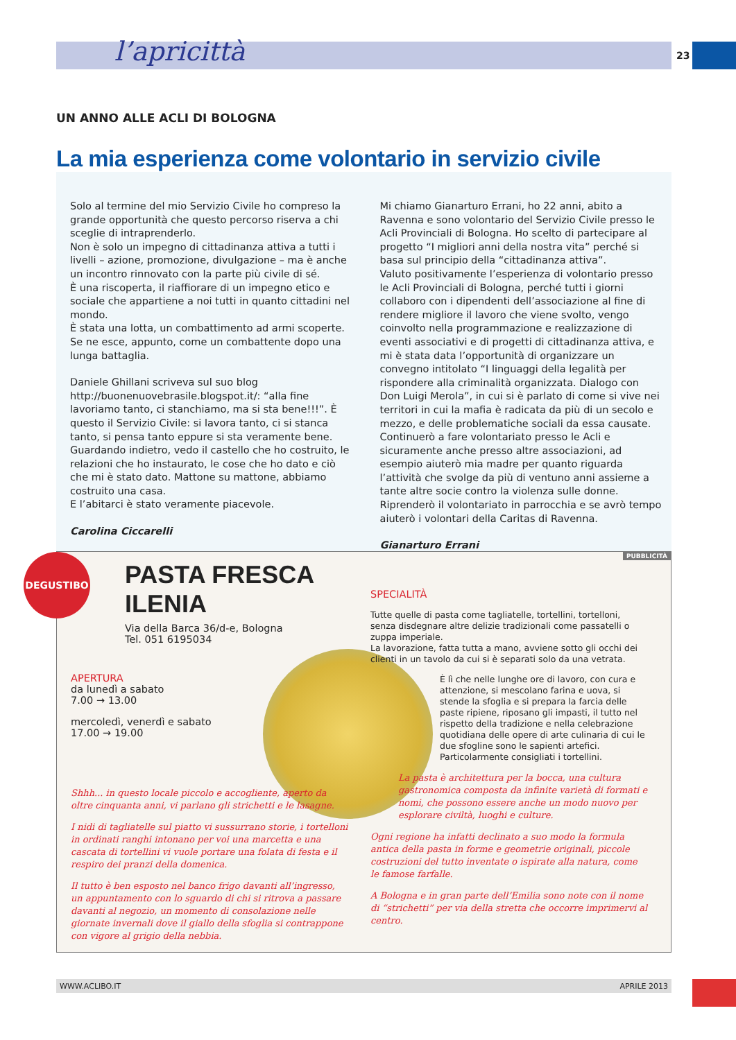l’apricittà 23
UN ANNO ALLE ACLI DI BOLOGNA
La mia esperienza come volontario in servizio civile
Solo al termine del mio Servizio Civile ho compreso la grande opportunità che questo percorso riserva a chi sceglie di intraprenderlo.
Non è solo un impegno di cittadinanza attiva a tutti i livelli – azione, promozione, divulgazione – ma è anche un incontro rinnovato con la parte più civile di sé.
È una riscoperta, il riaffiorare di un impegno etico e sociale che appartiene a noi tutti in quanto cittadini nel mondo.
È stata una lotta, un combattimento ad armi scoperte. Se ne esce, appunto, come un combattente dopo una lunga battaglia.
Daniele Ghillani scriveva sul suo blog http://buonenuovebrasile.blogspot.it/: “alla fine lavoriamo tanto, ci stanchiamo, ma si sta bene!!!”. È questo il Servizio Civile: si lavora tanto, ci si stanca tanto, si pensa tanto eppure si sta veramente bene. Guardando indietro, vedo il castello che ho costruito, le relazioni che ho instaurato, le cose che ho dato e ciò che mi è stato dato. Mattone su mattone, abbiamo costruito una casa.
E l’abitarci è stato veramente piacevole.
Carolina Ciccarelli
Mi chiamo Gianarturo Errani, ho 22 anni, abito a Ravenna e sono volontario del Servizio Civile presso le Acli Provinciali di Bologna. Ho scelto di partecipare al progetto “I migliori anni della nostra vita” perché si basa sul principio della “cittadinanza attiva”.
Valuto positivamente l’esperienza di volontario presso le Acli Provinciali di Bologna, perché tutti i giorni collaboro con i dipendenti dell’associazione al fine di rendere migliore il lavoro che viene svolto, vengo coinvolto nella programmazione e realizzazione di eventi associativi e di progetti di cittadinanza attiva, e mi è stata data l’opportunità di organizzare un convegno intitolato “I linguaggi della legalità per rispondere alla criminalità organizzata. Dialogo con Don Luigi Merola”, in cui si è parlato di come si vive nei territori in cui la mafia è radicata da più di un secolo e mezzo, e delle problematiche sociali da essa causate.
Continuerò a fare volontariato presso le Acli e sicuramente anche presso altre associazioni, ad esempio aiuterò mia madre per quanto riguarda l’attività che svolge da più di ventuno anni assieme a tante altre socie contro la violenza sulle donne.
Riprenderò il volontariato in parrocchia e se avrò tempo aiuterò i volontari della Caritas di Ravenna.
Gianarturo Errani
PUBBLICITÀ DEGUSTIBO
PASTA FRESCA ILENIA
Via della Barca 36/d-e, Bologna
Tel. 051 6195034
APERTURA
da lunedì a sabato
7.00 → 13.00
mercoledì, venerdì e sabato
17.00 → 19.00
Shhh... in questo locale piccolo e accogliente, aperto da oltre cinquanta anni, vi parlano gli strichetti e le lasagne.
I nidi di tagliatelle sul piatto vi sussurrano storie, i tortelloni in ordinati ranghi intonano per voi una marcetta e una cascata di tortellini vi vuole portare una folata di festa e il respiro dei pranzi della domenica.
Il tutto è ben esposto nel banco frigo davanti all’ingresso, un appuntamento con lo sguardo di chi si ritrova a passare davanti al negozio, un momento di consolazione nelle giornate invernali dove il giallo della sfoglia si contrappone con vigore al grigio della nebbia.
SPECIALITÀ
Tutte quelle di pasta come tagliatelle, tortellini, tortelloni, senza disdegnare altre delizie tradizionali come passatelli o zuppa imperiale.
La lavorazione, fatta tutta a mano, avviene sotto gli occhi dei clienti in un tavolo da cui si è separati solo da una vetrata.
È lì che nelle lunghe ore di lavoro, con cura e attenzione, si mescolano farina e uova, si stende la sfoglia e si prepara la farcia delle paste ripiene, riposano gli impasti, il tutto nel rispetto della tradizione e nella celebrazione quotidiana delle opere di arte culinaria di cui le due sfogline sono le sapienti artefici. Particolarmente consigliati i tortellini.
La pasta è architettura per la bocca, una cultura gastronomica composta da infinite varietà di formati e nomi, che possono essere anche un modo nuovo per esplorare civiltà, luoghi e culture.
Ogni regione ha infatti declinato a suo modo la formula antica della pasta in forme e geometrie originali, piccole costruzioni del tutto inventate o ispirate alla natura, come le famose farfalle.
A Bologna e in gran parte dell’Emilia sono note con il nome di “strichetti” per via della stretta che occorre imprimervi al centro.
WWW.ACLIBO.IT APRILE 2013